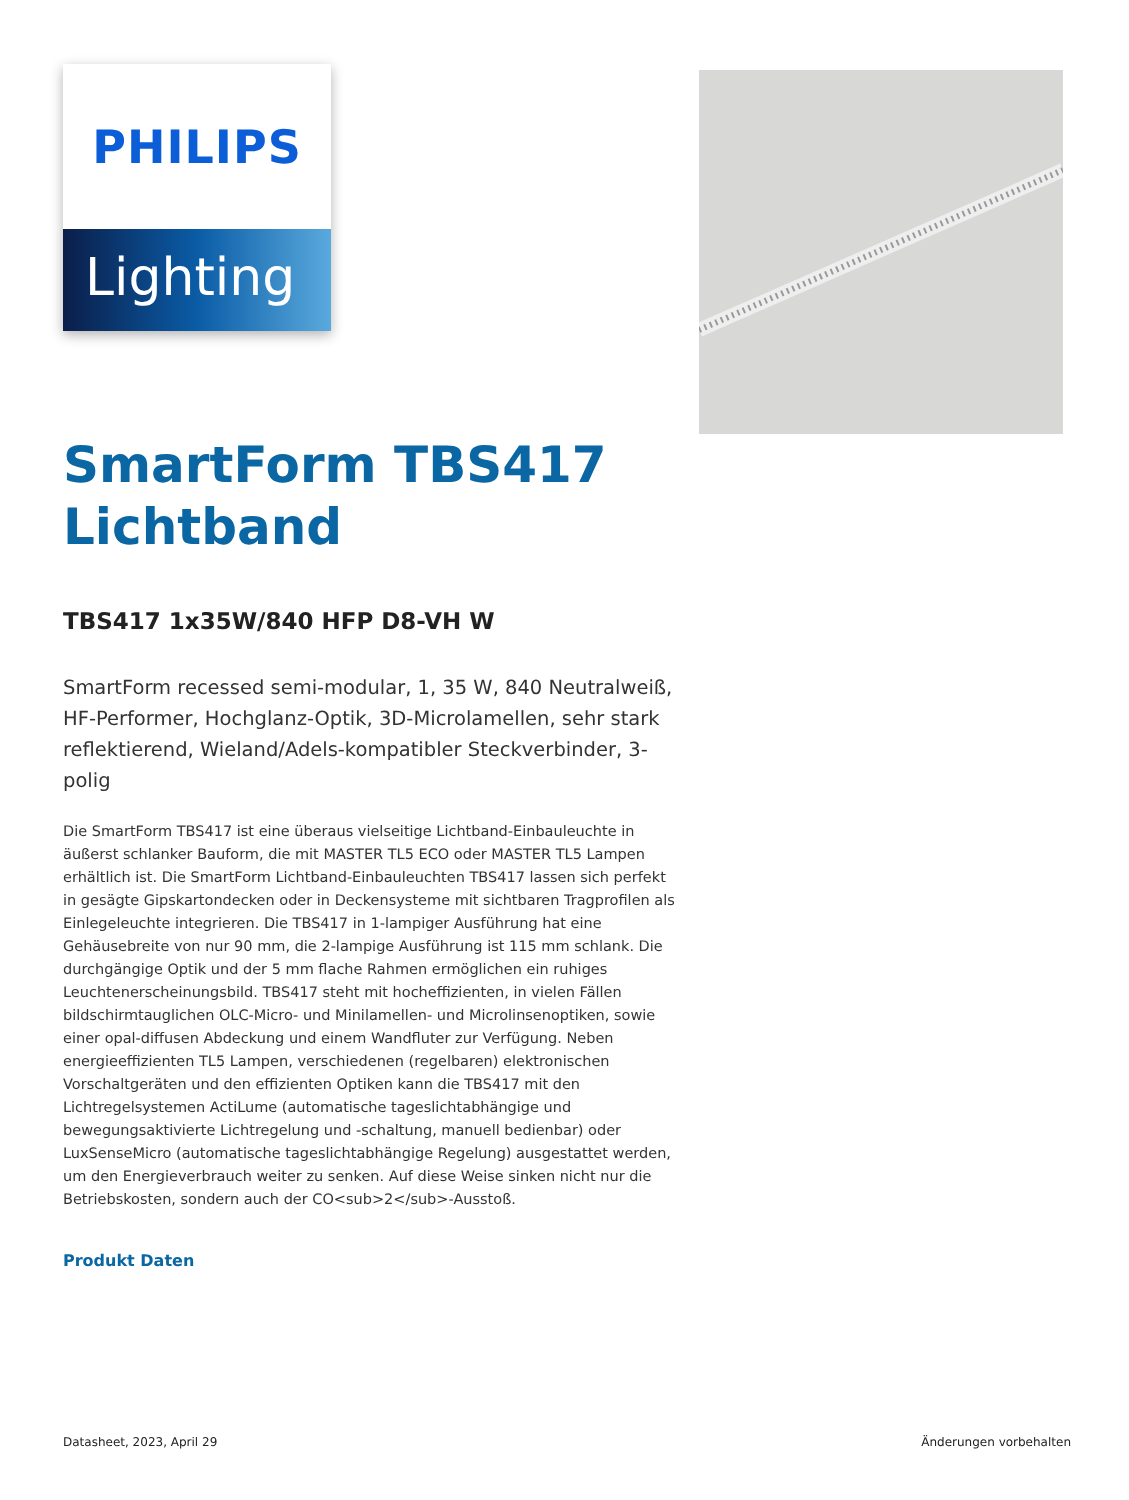PHILIPS
Lighting
SmartForm TBS417
Lichtband
TBS417 1x35W/840 HFP D8-VH W
SmartForm recessed semi-modular, 1, 35 W, 840 Neutralweiß, HF-Performer, Hochglanz-Optik, 3D-Microlamellen, sehr stark reflektierend, Wieland/Adels-kompatibler Steckverbinder, 3-polig
Die SmartForm TBS417 ist eine überaus vielseitige Lichtband-Einbauleuchte in äußerst schlanker Bauform, die mit MASTER TL5 ECO oder MASTER TL5 Lampen erhältlich ist. Die SmartForm Lichtband-Einbauleuchten TBS417 lassen sich perfekt in gesägte Gipskartondecken oder in Deckensysteme mit sichtbaren Tragprofilen als Einlegeleuchte integrieren. Die TBS417 in 1-lampiger Ausführung hat eine Gehäusebreite von nur 90 mm, die 2-lampige Ausführung ist 115 mm schlank. Die durchgängige Optik und der 5 mm flache Rahmen ermöglichen ein ruhiges Leuchtenerscheinungsbild. TBS417 steht mit hocheffizienten, in vielen Fällen bildschirmtauglichen OLC-Micro- und Minilamellen- und Microlinsenoptiken, sowie einer opal-diffusen Abdeckung und einem Wandfluter zur Verfügung. Neben energieeffizienten TL5 Lampen, verschiedenen (regelbaren) elektronischen Vorschaltgeräten und den effizienten Optiken kann die TBS417 mit den Lichtregelsystemen ActiLume (automatische tageslichtabhängige und bewegungsaktivierte Lichtregelung und -schaltung, manuell bedienbar) oder LuxSenseMicro (automatische tageslichtabhängige Regelung) ausgestattet werden, um den Energieverbrauch weiter zu senken. Auf diese Weise sinken nicht nur die Betriebskosten, sondern auch der CO<sub>2</sub>-Ausstoß.
Produkt Daten
Datasheet, 2023, April 29 Änderungen vorbehalten